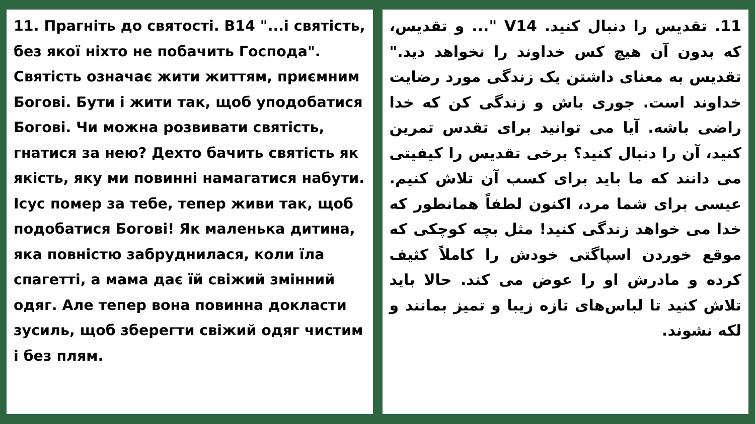11. Прагніть до святості. В14 "...і святість, без якої ніхто не побачить Господа". Святість означає жити життям, приємним Богові. Бути і жити так, щоб уподобатися Богові. Чи можна розвивати святість, гнатися за нею? Дехто бачить святість як якість, яку ми повинні намагатися набути. Ісус помер за тебе, тепер живи так, щоб подобатися Богові! Як маленька дитина, яка повністю забруднилася, коли їла спагетті, а мама дає їй свіжий змінний одяг. Але тепер вона повинна докласти зусиль, щоб зберегти свіжий одяг чистим і без плям.
11. تقدیس را دنبال کنید. V14 "... و تقدیس، که بدون آن هیچ کس خداوند را نخواهد دید." تقدیس به معنای داشتن یک زندگی مورد رضایت خداوند است. جوری باش و زندگی کن که خدا راضی باشه. آیا می توانید برای تقدس تمرین کنید، آن را دنبال کنید؟ برخی تقدیس را کیفیتی می دانند که ما باید برای کسب آن تلاش کنیم. عیسی برای شما مرد، اکنون لطفاً همانطور که خدا می خواهد زندگی کنید! مثل بچه کوچکی که موقع خوردن اسپاگتی خودش را کاملاً کثیف کرده و مادرش او را عوض می کند. حالا باید تلاش کنید تا لباس‌های تازه زیبا و تمیز بمانند و لکه نشوند.